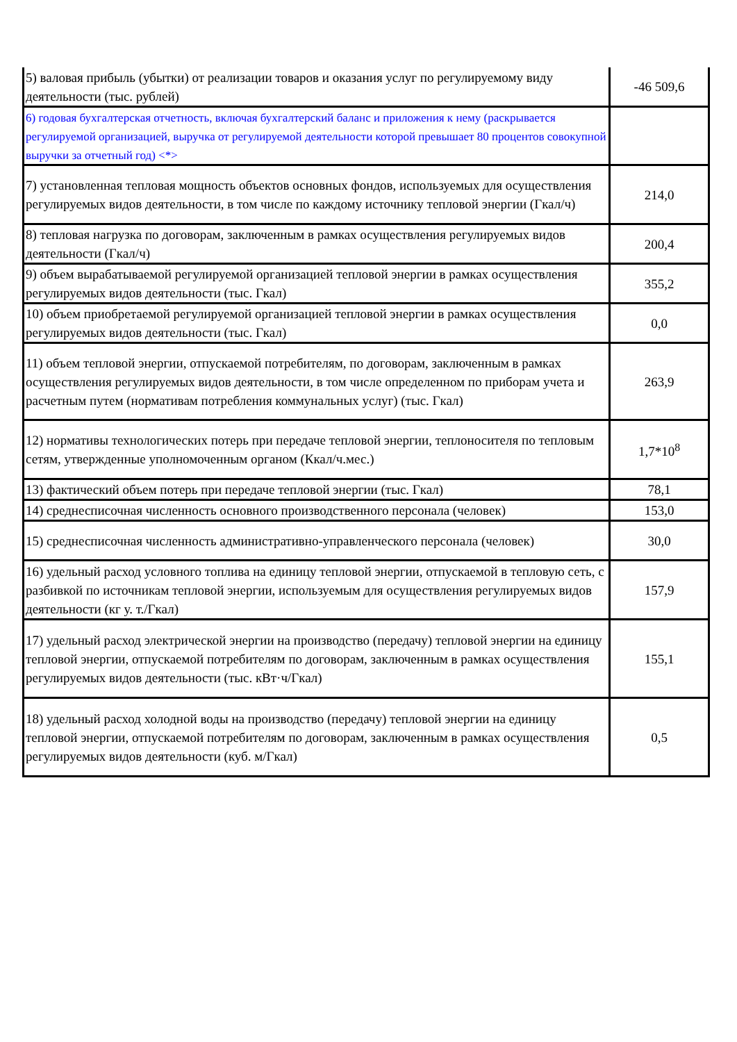| 5) валовая прибыль (убытки) от реализации товаров и оказания услуг по регулируемому виду деятельности (тыс. рублей) | -46 509,6 |
| 6) годовая бухгалтерская отчетность, включая бухгалтерский баланс и приложения к нему (раскрывается регулируемой организацией, выручка от регулируемой деятельности которой превышает 80 процентов совокупной выручки за отчетный год) <*> | |
| 7) установленная тепловая мощность объектов основных фондов, используемых для осуществления регулируемых видов деятельности, в том числе по каждому источнику тепловой энергии (Гкал/ч) | 214,0 |
| 8) тепловая нагрузка по договорам, заключенным в рамках осуществления регулируемых видов деятельности (Гкал/ч) | 200,4 |
| 9) объем вырабатываемой регулируемой организацией тепловой энергии в рамках осуществления регулируемых видов деятельности (тыс. Гкал) | 355,2 |
| 10) объем приобретаемой регулируемой организацией тепловой энергии в рамках осуществления регулируемых видов деятельности (тыс. Гкал) | 0,0 |
| 11) объем тепловой энергии, отпускаемой потребителям, по договорам, заключенным в рамках осуществления регулируемых видов деятельности, в том числе определенном по приборам учета и расчетным путем (нормативам потребления коммунальных услуг) (тыс. Гкал) | 263,9 |
| 12) нормативы технологических потерь при передаче тепловой энергии, теплоносителя по тепловым сетям, утвержденные уполномоченным органом (Ккал/ч.мес.) | 1,7*10<sup>8</sup> |
| 13) фактический объем потерь при передаче тепловой энергии (тыс. Гкал) | 78,1 |
| 14) среднесписочная численность основного производственного персонала (человек) | 153,0 |
| 15) среднесписочная численность административно-управленческого персонала (человек) | 30,0 |
| 16) удельный расход условного топлива на единицу тепловой энергии, отпускаемой в тепловую сеть, с разбивкой по источникам тепловой энергии, используемым для осуществления регулируемых видов деятельности (кг у. т./Гкал) | 157,9 |
| 17) удельный расход электрической энергии на производство (передачу) тепловой энергии на единицу тепловой энергии, отпускаемой потребителям по договорам, заключенным в рамках осуществления регулируемых видов деятельности (тыс. кВт·ч/Гкал) | 155,1 |
| 18) удельный расход холодной воды на производство (передачу) тепловой энергии на единицу тепловой энергии, отпускаемой потребителям по договорам, заключенным в рамках осуществления регулируемых видов деятельности (куб. м/Гкал) | 0,5 |